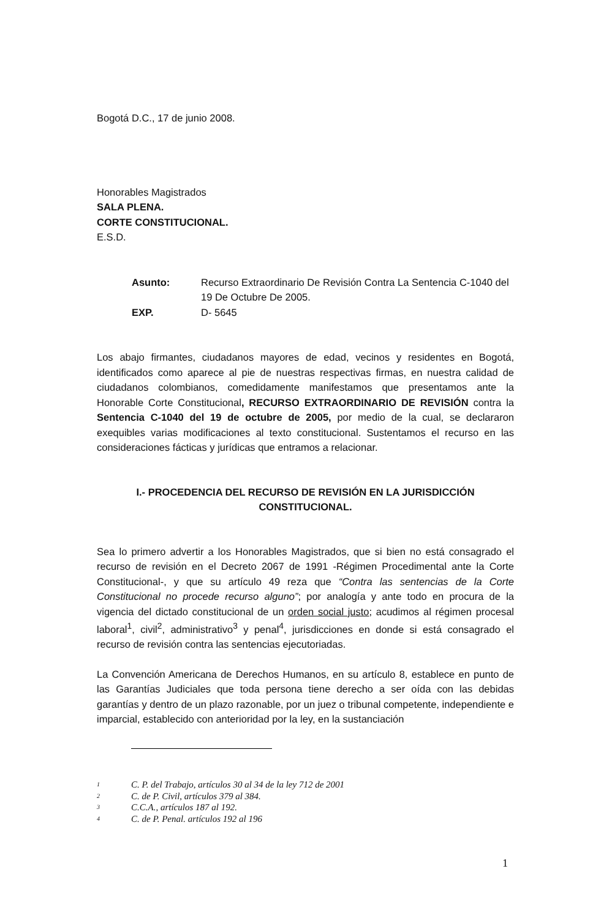Bogotá D.C., 17 de junio 2008.
Honorables Magistrados
SALA PLENA.
CORTE CONSTITUCIONAL.
E.S.D.
Asunto: Recurso Extraordinario De Revisión Contra La Sentencia C-1040 del 19 De Octubre De 2005. EXP. D- 5645
Los abajo firmantes, ciudadanos mayores de edad, vecinos y residentes en Bogotá, identificados como aparece al pie de nuestras respectivas firmas, en nuestra calidad de ciudadanos colombianos, comedidamente manifestamos que presentamos ante la Honorable Corte Constitucional, RECURSO EXTRAORDINARIO DE REVISIÓN contra la Sentencia C-1040 del 19 de octubre de 2005, por medio de la cual, se declararon exequibles varias modificaciones al texto constitucional. Sustentamos el recurso en las consideraciones fácticas y jurídicas que entramos a relacionar.
I.- PROCEDENCIA DEL RECURSO DE REVISIÓN EN LA JURISDICCIÓN CONSTITUCIONAL.
Sea lo primero advertir a los Honorables Magistrados, que si bien no está consagrado el recurso de revisión en el Decreto 2067 de 1991 -Régimen Procedimental ante la Corte Constitucional-, y que su artículo 49 reza que “Contra las sentencias de la Corte Constitucional no procede recurso alguno”; por analogía y ante todo en procura de la vigencia del dictado constitucional de un orden social justo; acudimos al régimen procesal laboral<sup>1</sup>, civil<sup>2</sup>, administrativo<sup>3</sup> y penal<sup>4</sup>, jurisdicciones en donde si está consagrado el recurso de revisión contra las sentencias ejecutoriadas.
La Convención Americana de Derechos Humanos, en su artículo 8, establece en punto de las Garantías Judiciales que toda persona tiene derecho a ser oída con las debidas garantías y dentro de un plazo razonable, por un juez o tribunal competente, independiente e imparcial, establecido con anterioridad por la ley, en la sustanciación
1 C. P. del Trabajo, artículos 30 al 34 de la ley 712 de 2001
2 C. de P. Civil, artículos 379 al 384.
3 C.C.A., artículos 187 al 192.
4 C. de P. Penal. artículos 192 al 196
1